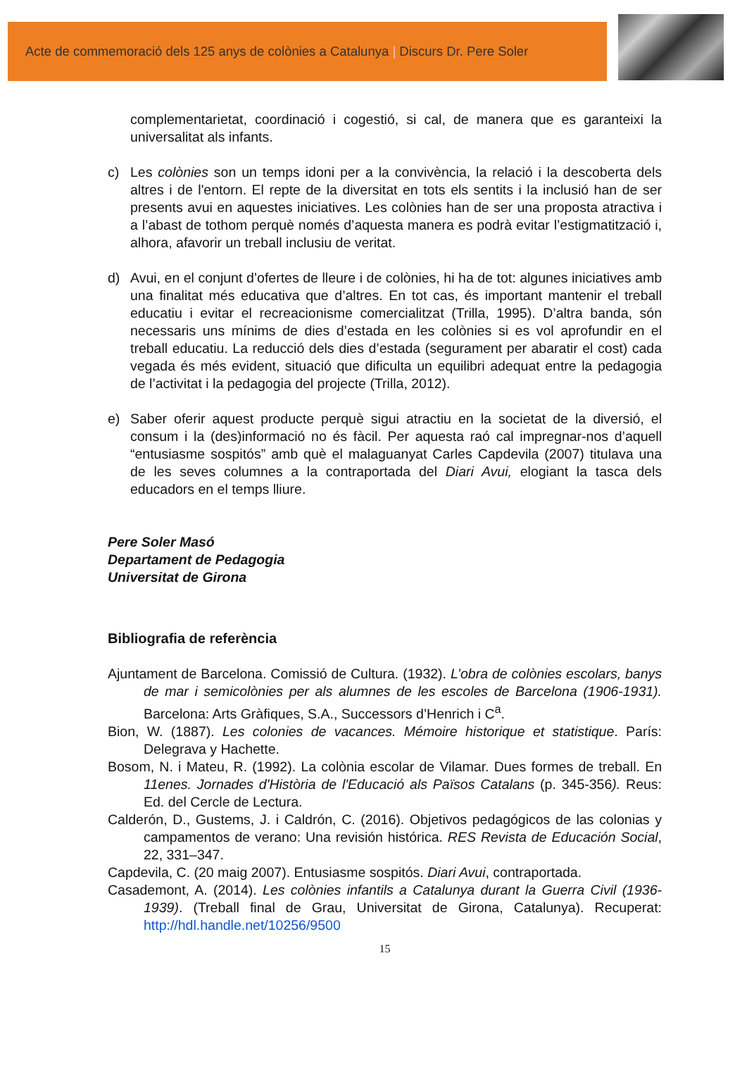Acte de commemoració dels 125 anys de colònies a Catalunya | Discurs Dr. Pere Soler
complementarietat, coordinació i cogestió, si cal, de manera que es garanteixi la universalitat als infants.
c) Les colònies son un temps idoni per a la convivència, la relació i la descoberta dels altres i de l'entorn. El repte de la diversitat en tots els sentits i la inclusió han de ser presents avui en aquestes iniciatives. Les colònies han de ser una proposta atractiva i a l’abast de tothom perquè només d’aquesta manera es podrà evitar l’estigmatització i, alhora, afavorir un treball inclusiu de veritat.
d) Avui, en el conjunt d’ofertes de lleure i de colònies, hi ha de tot: algunes iniciatives amb una finalitat més educativa que d’altres. En tot cas, és important mantenir el treball educatiu i evitar el recreacionisme comercialitzat (Trilla, 1995). D’altra banda, són necessaris uns mínims de dies d’estada en les colònies si es vol aprofundir en el treball educatiu. La reducció dels dies d’estada (segurament per abaratir el cost) cada vegada és més evident, situació que dificulta un equilibri adequat entre la pedagogia de l’activitat i la pedagogia del projecte (Trilla, 2012).
e) Saber oferir aquest producte perquè sigui atractiu en la societat de la diversió, el consum i la (des)informació no és fàcil. Per aquesta raó cal impregnar-nos d’aquell “entusiasme sospitós” amb què el malaguanyat Carles Capdevila (2007) titulava una de les seves columnes a la contraportada del Diari Avui, elogiant la tasca dels educadors en el temps lliure.
Pere Soler Masó
Departament de Pedagogia
Universitat de Girona
Bibliografia de referència
Ajuntament de Barcelona. Comissió de Cultura. (1932). L’obra de colònies escolars, banys de mar i semicolònies per als alumnes de les escoles de Barcelona (1906-1931). Barcelona: Arts Gràfiques, S.A., Successors d’Henrich i C<sup>a</sup>.
Bion, W. (1887). Les colonies de vacances. Mémoire historique et statistique. París: Delegrava y Hachette.
Bosom, N. i Mateu, R. (1992). La colònia escolar de Vilamar. Dues formes de treball. En 11enes. Jornades d'Història de l'Educació als Països Catalans (p. 345-356). Reus: Ed. del Cercle de Lectura.
Calderón, D., Gustems, J. i Caldrón, C. (2016). Objetivos pedagógicos de las colonias y campamentos de verano: Una revisión histórica. RES Revista de Educación Social, 22, 331–347.
Capdevila, C. (20 maig 2007). Entusiasme sospitós. Diari Avui, contraportada.
Casademont, A. (2014). Les colònies infantils a Catalunya durant la Guerra Civil (1936-1939). (Treball final de Grau, Universitat de Girona, Catalunya). Recuperat: http://hdl.handle.net/10256/9500
15